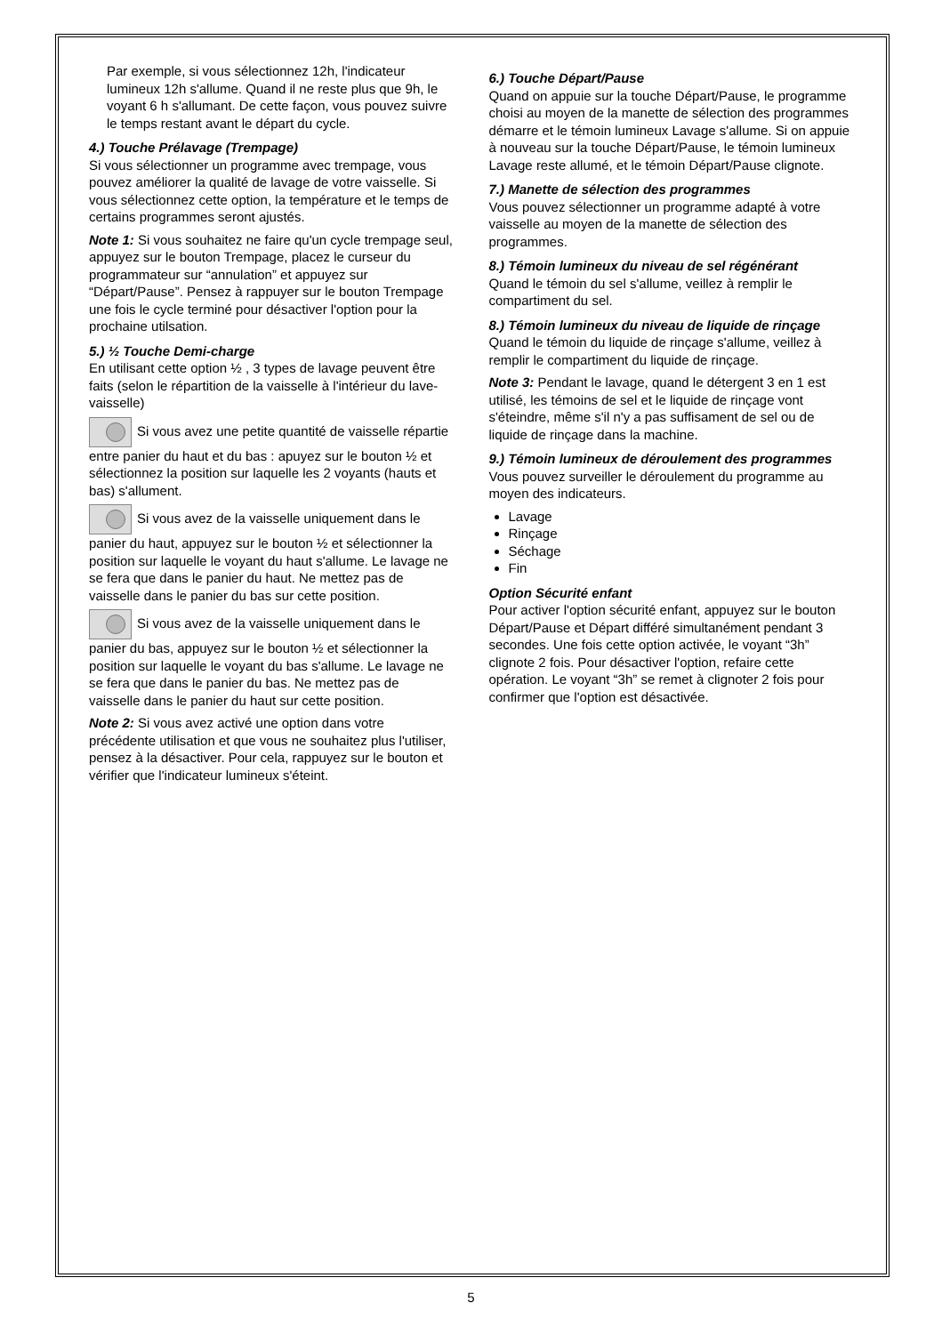Par exemple, si vous sélectionnez 12h, l'indicateur lumineux 12h s'allume. Quand il ne reste plus que 9h, le voyant 6 h s'allumant. De cette façon, vous pouvez suivre le temps restant avant le départ du cycle.
4.) Touche Prélavage (Trempage)
Si vous sélectionner un programme avec trempage, vous pouvez améliorer la qualité de lavage de votre vaisselle. Si vous sélectionnez cette option, la température et le temps de certains programmes seront ajustés.
Note 1: Si vous souhaitez ne faire qu'un cycle trempage seul, appuyez sur le bouton Trempage, placez le curseur du programmateur sur “annulation” et appuyez sur “Départ/Pause”. Pensez à rappuyer sur le bouton Trempage une fois le cycle terminé pour désactiver l'option pour la prochaine utilsation.
5.) ½ Touche Demi-charge
En utilisant cette option ½ , 3 types de lavage peuvent être faits (selon le répartition de la vaisselle à l'intérieur du lave-vaisselle)
Si vous avez une petite quantité de vaisselle répartie entre panier du haut et du bas : apuyez sur le bouton ½ et sélectionnez la position sur laquelle les 2 voyants (hauts et bas) s'allument.
Si vous avez de la vaisselle uniquement dans le panier du haut, appuyez sur le bouton ½ et sélectionner la position sur laquelle le voyant du haut s'allume. Le lavage ne se fera que dans le panier du haut. Ne mettez pas de vaisselle dans le panier du bas sur cette position.
Si vous avez de la vaisselle uniquement dans le panier du bas, appuyez sur le bouton ½ et sélectionner la position sur laquelle le voyant du bas s'allume. Le lavage ne se fera que dans le panier du bas. Ne mettez pas de vaisselle dans le panier du haut sur cette position.
Note 2: Si vous avez activé une option dans votre précédente utilisation et que vous ne souhaitez plus l'utiliser, pensez à la désactiver. Pour cela, rappuyez sur le bouton et vérifier que l'indicateur lumineux s'éteint.
6.) Touche Départ/Pause
Quand on appuie sur la touche Départ/Pause, le programme choisi au moyen de la manette de sélection des programmes démarre et le témoin lumineux Lavage s'allume. Si on appuie à nouveau sur la touche Départ/Pause, le témoin lumineux Lavage reste allumé, et le témoin Départ/Pause clignote.
7.) Manette de sélection des programmes
Vous pouvez sélectionner un programme adapté à votre vaisselle au moyen de la manette de sélection des programmes.
8.) Témoin lumineux du niveau de sel régénérant
Quand le témoin du sel s'allume, veillez à remplir le compartiment du sel.
8.) Témoin lumineux du niveau de liquide de rinçage
Quand le témoin du liquide de rinçage s'allume, veillez à remplir le compartiment du liquide de rinçage.
Note 3: Pendant le lavage, quand le détergent 3 en 1 est utilisé, les témoins de sel et le liquide de rinçage vont s'éteindre, même s'il n'y a pas suffisament de sel ou de liquide de rinçage dans la machine.
9.) Témoin lumineux de déroulement des programmes
Vous pouvez surveiller le déroulement du programme au moyen des indicateurs.
Lavage
Rinçage
Séchage
Fin
Option Sécurité enfant
Pour activer l'option sécurité enfant, appuyez sur le bouton Départ/Pause et Départ différé simultanément pendant 3 secondes. Une fois cette option activée, le voyant “3h” clignote 2 fois. Pour désactiver l'option, refaire cette opération. Le voyant “3h” se remet à clignoter 2 fois pour confirmer que l'option est désactivée.
5